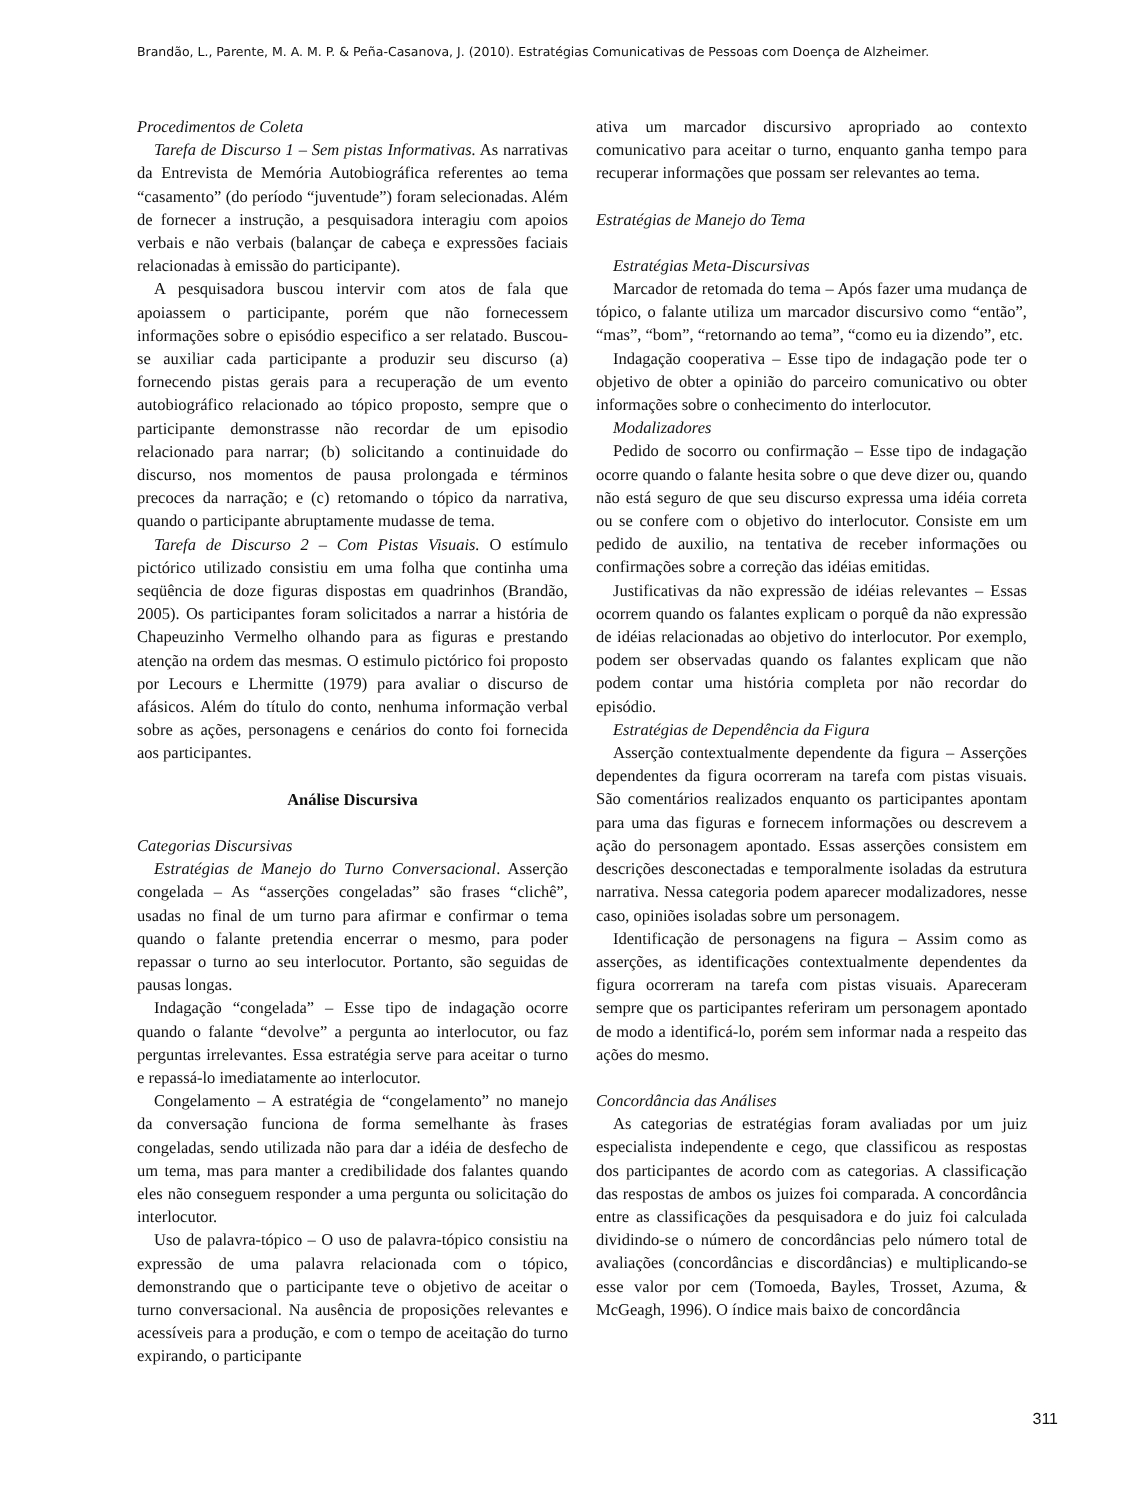Brandão, L., Parente, M. A. M. P. & Peña-Casanova, J. (2010). Estratégias Comunicativas de Pessoas com Doença de Alzheimer.
Procedimentos de Coleta
Tarefa de Discurso 1 – Sem pistas Informativas. As narrativas da Entrevista de Memória Autobiográfica referentes ao tema “casamento” (do período “juventude”) foram selecionadas. Além de fornecer a instrução, a pesquisadora interagiu com apoios verbais e não verbais (balançar de cabeça e expressões faciais relacionadas à emissão do participante).
A pesquisadora buscou intervir com atos de fala que apoiassem o participante, porém que não fornecessem informações sobre o episódio especifico a ser relatado. Buscou-se auxiliar cada participante a produzir seu discurso (a) fornecendo pistas gerais para a recuperação de um evento autobiográfico relacionado ao tópico proposto, sempre que o participante demonstrasse não recordar de um episodio relacionado para narrar; (b) solicitando a continuidade do discurso, nos momentos de pausa prolongada e términos precoces da narração; e (c) retomando o tópico da narrativa, quando o participante abruptamente mudasse de tema.
Tarefa de Discurso 2 – Com Pistas Visuais. O estímulo pictórico utilizado consistiu em uma folha que continha uma seqüência de doze figuras dispostas em quadrinhos (Brandão, 2005). Os participantes foram solicitados a narrar a história de Chapeuzinho Vermelho olhando para as figuras e prestando atenção na ordem das mesmas. O estimulo pictórico foi proposto por Lecours e Lhermitte (1979) para avaliar o discurso de afásicos. Além do título do conto, nenhuma informação verbal sobre as ações, personagens e cenários do conto foi fornecida aos participantes.
Análise Discursiva
Categorias Discursivas
Estratégias de Manejo do Turno Conversacional. Asserção congelada – As “asserções congeladas” são frases “clichê”, usadas no final de um turno para afirmar e confirmar o tema quando o falante pretendia encerrar o mesmo, para poder repassar o turno ao seu interlocutor. Portanto, são seguidas de pausas longas.
Indagação “congelada” – Esse tipo de indagação ocorre quando o falante “devolve” a pergunta ao interlocutor, ou faz perguntas irrelevantes. Essa estratégia serve para aceitar o turno e repassá-lo imediatamente ao interlocutor.
Congelamento – A estratégia de “congelamento” no manejo da conversação funciona de forma semelhante às frases congeladas, sendo utilizada não para dar a idéia de desfecho de um tema, mas para manter a credibilidade dos falantes quando eles não conseguem responder a uma pergunta ou solicitação do interlocutor.
Uso de palavra-tópico – O uso de palavra-tópico consistiu na expressão de uma palavra relacionada com o tópico, demonstrando que o participante teve o objetivo de aceitar o turno conversacional. Na ausência de proposições relevantes e acessíveis para a produção, e com o tempo de aceitação do turno expirando, o participante
ativa um marcador discursivo apropriado ao contexto comunicativo para aceitar o turno, enquanto ganha tempo para recuperar informações que possam ser relevantes ao tema.
Estratégias de Manejo do Tema
Estratégias Meta-Discursivas
Marcador de retomada do tema – Após fazer uma mudança de tópico, o falante utiliza um marcador discursivo como “então”, “mas”, “bom”, “retornando ao tema”, “como eu ia dizendo”, etc.
Indagação cooperativa – Esse tipo de indagação pode ter o objetivo de obter a opinião do parceiro comunicativo ou obter informações sobre o conhecimento do interlocutor.
Modalizadores
Pedido de socorro ou confirmação – Esse tipo de indagação ocorre quando o falante hesita sobre o que deve dizer ou, quando não está seguro de que seu discurso expressa uma idéia correta ou se confere com o objetivo do interlocutor. Consiste em um pedido de auxilio, na tentativa de receber informações ou confirmações sobre a correção das idéias emitidas.
Justificativas da não expressão de idéias relevantes – Essas ocorrem quando os falantes explicam o porquê da não expressão de idéias relacionadas ao objetivo do interlocutor. Por exemplo, podem ser observadas quando os falantes explicam que não podem contar uma história completa por não recordar do episódio.
Estratégias de Dependência da Figura
Asserção contextualmente dependente da figura – Asserções dependentes da figura ocorreram na tarefa com pistas visuais. São comentários realizados enquanto os participantes apontam para uma das figuras e fornecem informações ou descrevem a ação do personagem apontado. Essas asserções consistem em descrições desconectadas e temporalmente isoladas da estrutura narrativa. Nessa categoria podem aparecer modalizadores, nesse caso, opiniões isoladas sobre um personagem.
Identificação de personagens na figura – Assim como as asserções, as identificações contextualmente dependentes da figura ocorreram na tarefa com pistas visuais. Apareceram sempre que os participantes referiram um personagem apontado de modo a identificá-lo, porém sem informar nada a respeito das ações do mesmo.
Concordância das Análises
As categorias de estratégias foram avaliadas por um juiz especialista independente e cego, que classificou as respostas dos participantes de acordo com as categorias. A classificação das respostas de ambos os juizes foi comparada. A concordância entre as classificações da pesquisadora e do juiz foi calculada dividindo-se o número de concordâncias pelo número total de avaliações (concordâncias e discordâncias) e multiplicando-se esse valor por cem (Tomoeda, Bayles, Trosset, Azuma, & McGeagh, 1996). O índice mais baixo de concordância
311